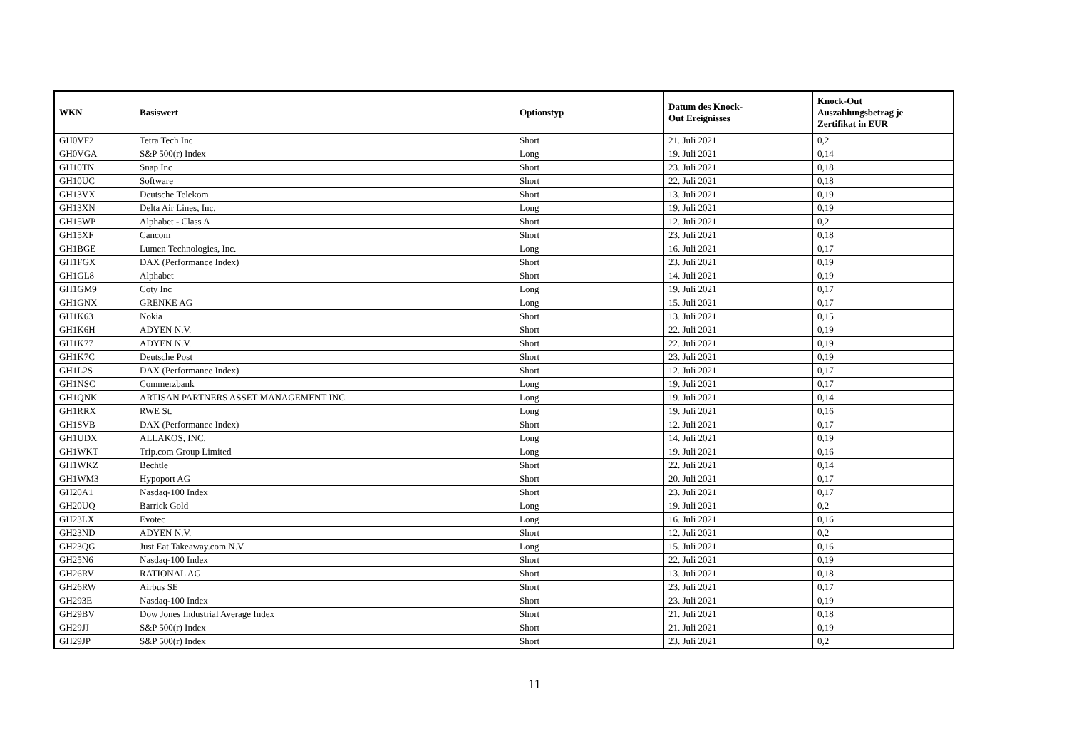| WKN | Basiswert | Optionstyp | Datum des Knock- Out Ereignisses | Knock-Out Auszahlungsbetrag je Zertifikat in EUR |
| --- | --- | --- | --- | --- |
| GH0VF2 | Tetra Tech Inc | Short | 21. Juli 2021 | 0,2 |
| GH0VGA | S&P 500(r) Index | Long | 19. Juli 2021 | 0,14 |
| GH10TN | Snap Inc | Short | 23. Juli 2021 | 0,18 |
| GH10UC | Software | Short | 22. Juli 2021 | 0,18 |
| GH13VX | Deutsche Telekom | Short | 13. Juli 2021 | 0,19 |
| GH13XN | Delta Air Lines, Inc. | Long | 19. Juli 2021 | 0,19 |
| GH15WP | Alphabet - Class A | Short | 12. Juli 2021 | 0,2 |
| GH15XF | Cancom | Short | 23. Juli 2021 | 0,18 |
| GH1BGE | Lumen Technologies, Inc. | Long | 16. Juli 2021 | 0,17 |
| GH1FGX | DAX (Performance Index) | Short | 23. Juli 2021 | 0,19 |
| GH1GL8 | Alphabet | Short | 14. Juli 2021 | 0,19 |
| GH1GM9 | Coty Inc | Long | 19. Juli 2021 | 0,17 |
| GH1GNX | GRENKE AG | Long | 15. Juli 2021 | 0,17 |
| GH1K63 | Nokia | Short | 13. Juli 2021 | 0,15 |
| GH1K6H | ADYEN N.V. | Short | 22. Juli 2021 | 0,19 |
| GH1K77 | ADYEN N.V. | Short | 22. Juli 2021 | 0,19 |
| GH1K7C | Deutsche Post | Short | 23. Juli 2021 | 0,19 |
| GH1L2S | DAX (Performance Index) | Short | 12. Juli 2021 | 0,17 |
| GH1NSC | Commerzbank | Long | 19. Juli 2021 | 0,17 |
| GH1QNK | ARTISAN PARTNERS ASSET MANAGEMENT INC. | Long | 19. Juli 2021 | 0,14 |
| GH1RRX | RWE St. | Long | 19. Juli 2021 | 0,16 |
| GH1SVB | DAX (Performance Index) | Short | 12. Juli 2021 | 0,17 |
| GH1UDX | ALLAKOS, INC. | Long | 14. Juli 2021 | 0,19 |
| GH1WKT | Trip.com Group Limited | Long | 19. Juli 2021 | 0,16 |
| GH1WKZ | Bechtle | Short | 22. Juli 2021 | 0,14 |
| GH1WM3 | Hypoport AG | Short | 20. Juli 2021 | 0,17 |
| GH20A1 | Nasdaq-100 Index | Short | 23. Juli 2021 | 0,17 |
| GH20UQ | Barrick Gold | Long | 19. Juli 2021 | 0,2 |
| GH23LX | Evotec | Long | 16. Juli 2021 | 0,16 |
| GH23ND | ADYEN N.V. | Short | 12. Juli 2021 | 0,2 |
| GH23QG | Just Eat Takeaway.com N.V. | Long | 15. Juli 2021 | 0,16 |
| GH25N6 | Nasdaq-100 Index | Short | 22. Juli 2021 | 0,19 |
| GH26RV | RATIONAL AG | Short | 13. Juli 2021 | 0,18 |
| GH26RW | Airbus SE | Short | 23. Juli 2021 | 0,17 |
| GH293E | Nasdaq-100 Index | Short | 23. Juli 2021 | 0,19 |
| GH29BV | Dow Jones Industrial Average Index | Short | 21. Juli 2021 | 0,18 |
| GH29JJ | S&P 500(r) Index | Short | 21. Juli 2021 | 0,19 |
| GH29JP | S&P 500(r) Index | Short | 23. Juli 2021 | 0,2 |
11